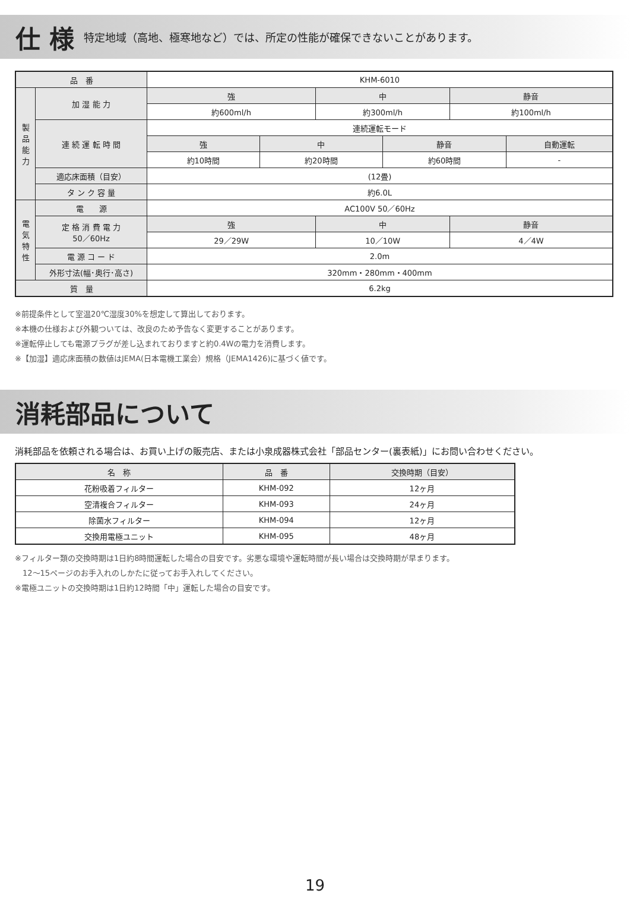仕 様
特定地域（高地、極寒地など）では、所定の性能が確保できないことがあります。
| 品 番 | | KHM-6010 | | | | | |
| 製 品 能 力 | 加 湿 能 力 | 強 | | 中 | | 静音 | |
| | | 約600ml/h | | 約300ml/h | | 約100ml/h | |
| | 連 続 運 転 時 間 | 連続運転モード | | | | | |
| | | 強 | 中 | | 静音 | | 自動運転 |
| | | 約10時間 | 約20時間 | | 約60時間 | | - |
| | 適応床面積（目安） | (12畳) | | | | | |
| | タ ン ク 容 量 | 約6.0L | | | | | |
| 電 気 特 性 | 電 源 | AC100V 50／60Hz | | | | | |
| | 定 格 消 費 電 力 50／60Hz | 強 | | 中 | | 静音 | |
| | | 29／29W | | 10／10W | | 4／4W | |
| | 電 源 コ ー ド | 2.0m | | | | | |
| | 外形寸法(幅･奥行･高さ) | 320mm・280mm・400mm | | | | | |
| 質 量 | | 6.2kg | | | | | |
※前提条件として室温20℃湿度30%を想定して算出しております。
※本機の仕様および外観ついては、改良のため予告なく変更することがあります。
※運転停止しても電源プラグが差し込まれておりますと約0.4Wの電力を消費します。
※【加湿】適応床面積の数値はJEMA(日本電機工業会）規格（JEMA1426)に基づく値です。
消耗部品について
消耗部品を依頼される場合は、お買い上げの販売店、または小泉成器株式会社「部品センター(裏表紙)」にお問い合わせください。
| 名 称 | 品 番 | 交換時期（目安） |
| --- | --- | --- |
| 花粉吸着フィルター | KHM-092 | 12ヶ月 |
| 空清複合フィルター | KHM-093 | 24ヶ月 |
| 除菌水フィルター | KHM-094 | 12ヶ月 |
| 交換用電極ユニット | KHM-095 | 48ヶ月 |
※フィルター類の交換時期は1日約8時間運転した場合の目安です。劣悪な環境や運転時間が長い場合は交換時期が早まります。
　12〜15ページのお手入れのしかたに従ってお手入れしてください。
※電極ユニットの交換時期は1日約12時間「中」運転した場合の目安です。
19